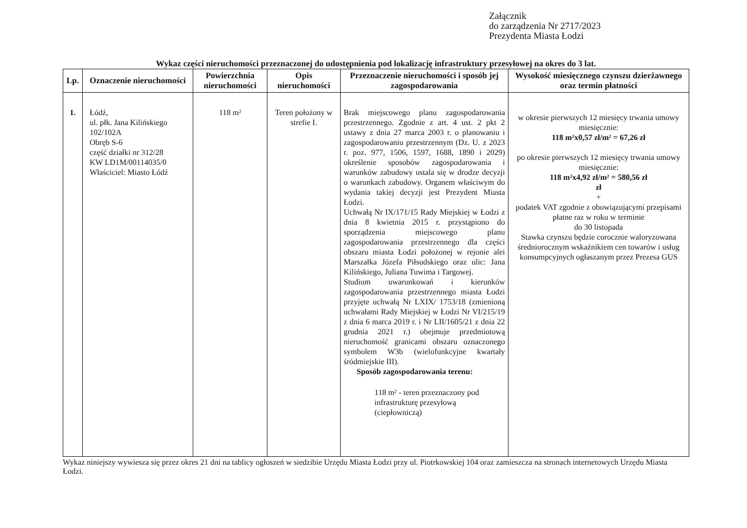Załącznik
do zarządzenia Nr 2717/2023
Prezydenta Miasta Łodzi
Wykaz części nieruchomości przeznaczonej do udostępnienia pod lokalizację infrastruktury przesyłowej na okres do 3 lat.
| Lp. | Oznaczenie nieruchomości | Powierzchnia nieruchomości | Opis nieruchomości | Przeznaczenie nieruchomości i sposób jej zagospodarowania | Wysokość miesięcznego czynszu dzierżawnego oraz termin płatności |
| --- | --- | --- | --- | --- | --- |
| 1. | Łódź, ul. płk. Jana Kilińskiego 102/102A Obręb S-6 część działki nr 312/28 KW LD1M/00114035/0 Właściciel: Miasto Łódź | 118 m² | Teren położony w strefie I. | Brak miejscowego planu zagospodarowania przestrzennego. Zgodnie z art. 4 ust. 2 pkt 2 ustawy z dnia 27 marca 2003 r. o planowaniu i zagospodarowaniu przestrzennym (Dz. U. z 2023 r. poz. 977, 1506, 1597, 1688, 1890 i 2029) określenie sposobów zagospodarowania i warunków zabudowy ustala się w drodze decyzji o warunkach zabudowy. Organem właściwym do wydania takiej decyzji jest Prezydent Miasta Łodzi. Uchwałą Nr IX/171/15 Rady Miejskiej w Łodzi z dnia 8 kwietnia 2015 r. przystąpiono do sporządzenia miejscowego planu zagospodarowania przestrzennego dla części obszaru miasta Łodzi położonej w rejonie alei Marszałka Józefa Piłsudskiego oraz ulic: Jana Kilińskiego, Juliana Tuwima i Targowej. Studium uwarunkowań i kierunków zagospodarowania przestrzennego miasta Łodzi przyjęte uchwałą Nr LXIX/ 1753/18 (zmienioną uchwałami Rady Miejskiej w Łodzi Nr VI/215/19 z dnia 6 marca 2019 r. i Nr LII/1605/21 z dnia 22 grudnia 2021 r.) obejmuje przedmiotową nieruchomość granicami obszaru oznaczonego symbolem W3b (wielofunkcyjne kwartały śródmiejskie III). Sposób zagospodarowania terenu: 118 m² - teren przeznaczony pod infrastrukturę przesyłową (ciepłowniczą) | w okresie pierwszych 12 miesięcy trwania umowy miesięcznie: 118 m²x0,57 zł/m² = 67,26 zł po okresie pierwszych 12 miesięcy trwania umowy miesięcznie: 118 m²x4,92 zł/m² = 580,56 zł zł + podatek VAT zgodnie z obowiązującymi przepisami płatne raz w roku w terminie do 30 listopada Stawka czynszu będzie corocznie waloryzowana średniorocznym wskaźnikiem cen towarów i usług konsumpcyjnych ogłaszanym przez Prezesa GUS |
Wykaz niniejszy wywiesza się przez okres 21 dni na tablicy ogłoszeń w siedzibie Urzędu Miasta Łodzi przy ul. Piotrkowskiej 104 oraz zamieszcza na stronach internetowych Urzędu Miasta Łodzi.